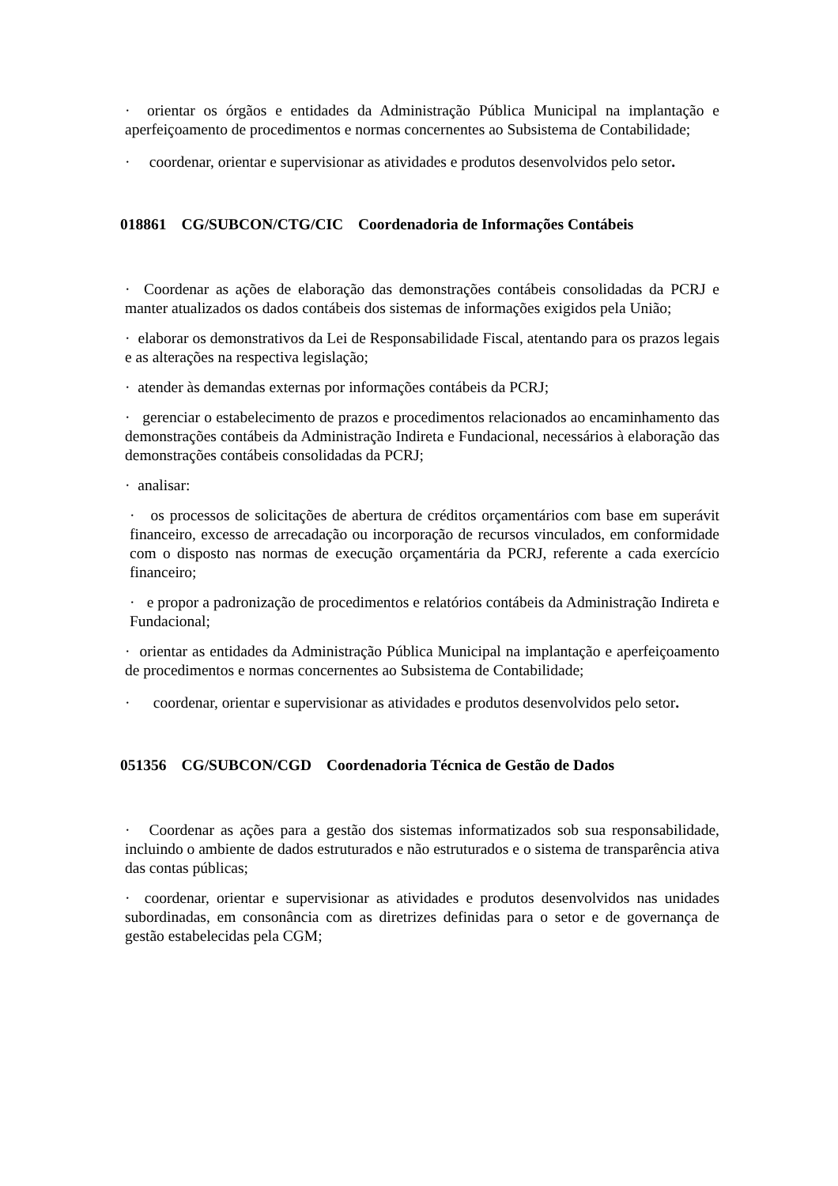· orientar os órgãos e entidades da Administração Pública Municipal na implantação e aperfeiçoamento de procedimentos e normas concernentes ao Subsistema de Contabilidade;
· coordenar, orientar e supervisionar as atividades e produtos desenvolvidos pelo setor.
018861 CG/SUBCON/CTG/CIC Coordenadoria de Informações Contábeis
· Coordenar as ações de elaboração das demonstrações contábeis consolidadas da PCRJ e manter atualizados os dados contábeis dos sistemas de informações exigidos pela União;
· elaborar os demonstrativos da Lei de Responsabilidade Fiscal, atentando para os prazos legais e as alterações na respectiva legislação;
· atender às demandas externas por informações contábeis da PCRJ;
· gerenciar o estabelecimento de prazos e procedimentos relacionados ao encaminhamento das demonstrações contábeis da Administração Indireta e Fundacional, necessários à elaboração das demonstrações contábeis consolidadas da PCRJ;
· analisar:
· os processos de solicitações de abertura de créditos orçamentários com base em superávit financeiro, excesso de arrecadação ou incorporação de recursos vinculados, em conformidade com o disposto nas normas de execução orçamentária da PCRJ, referente a cada exercício financeiro;
· e propor a padronização de procedimentos e relatórios contábeis da Administração Indireta e Fundacional;
· orientar as entidades da Administração Pública Municipal na implantação e aperfeiçoamento de procedimentos e normas concernentes ao Subsistema de Contabilidade;
· coordenar, orientar e supervisionar as atividades e produtos desenvolvidos pelo setor.
051356 CG/SUBCON/CGD Coordenadoria Técnica de Gestão de Dados
· Coordenar as ações para a gestão dos sistemas informatizados sob sua responsabilidade, incluindo o ambiente de dados estruturados e não estruturados e o sistema de transparência ativa das contas públicas;
· coordenar, orientar e supervisionar as atividades e produtos desenvolvidos nas unidades subordinadas, em consonância com as diretrizes definidas para o setor e de governança de gestão estabelecidas pela CGM;